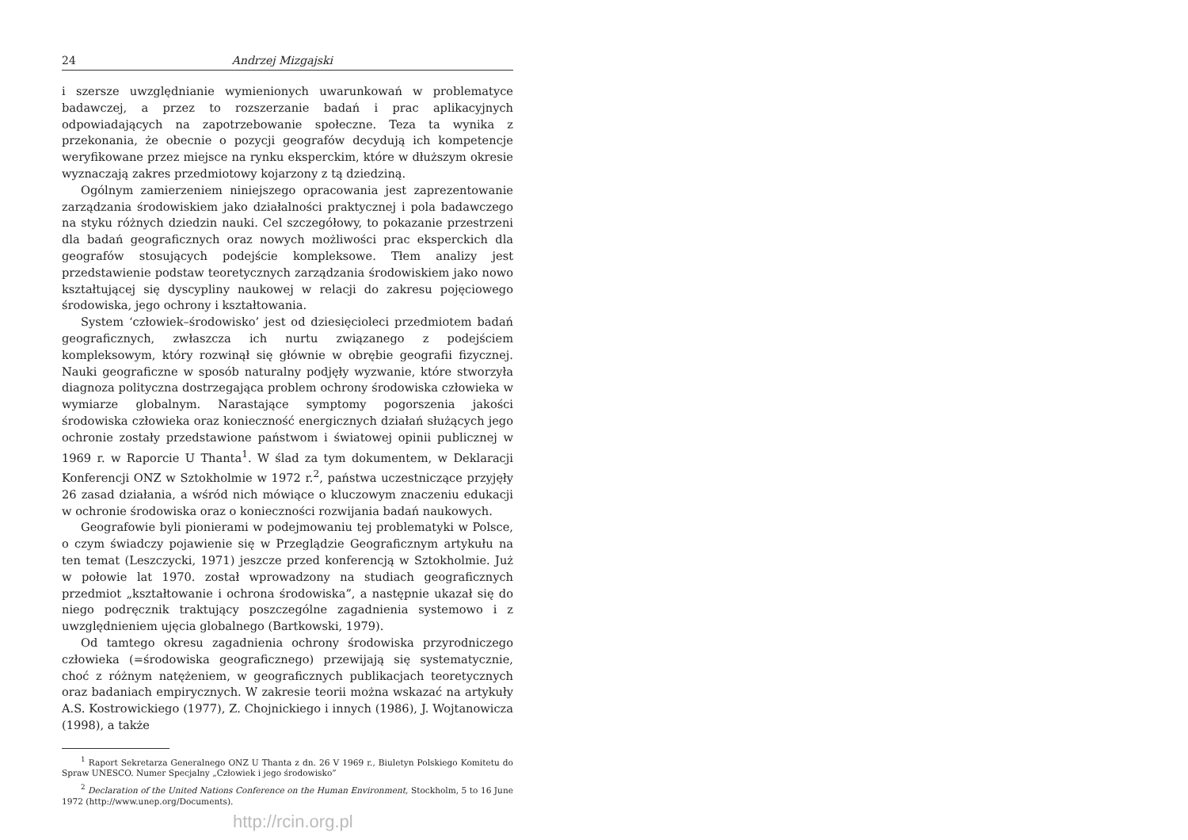24 Andrzej Mizgajski
i szersze uwzględnianie wymienionych uwarunkowań w problematyce badawczej, a przez to rozszerzanie badań i prac aplikacyjnych odpowiadających na zapotrzebowanie społeczne. Teza ta wynika z przekonania, że obecnie o pozycji geografów decydują ich kompetencje weryfikowane przez miejsce na rynku eksperckim, które w dłuższym okresie wyznaczają zakres przedmiotowy kojarzony z tą dziedziną.
Ogólnym zamierzeniem niniejszego opracowania jest zaprezentowanie zarządzania środowiskiem jako działalności praktycznej i pola badawczego na styku różnych dziedzin nauki. Cel szczegółowy, to pokazanie przestrzeni dla badań geograficznych oraz nowych możliwości prac eksperckich dla geografów stosujących podejście kompleksowe. Tłem analizy jest przedstawienie podstaw teoretycznych zarządzania środowiskiem jako nowo kształtującej się dyscypliny naukowej w relacji do zakresu pojęciowego środowiska, jego ochrony i kształtowania.
System ‘człowiek–środowisko’ jest od dziesięcioleci przedmiotem badań geograficznych, zwłaszcza ich nurtu związanego z podejściem kompleksowym, który rozwinął się głównie w obrębie geografii fizycznej. Nauki geograficzne w sposób naturalny podjęły wyzwanie, które stworzyła diagnoza polityczna dostrzegająca problem ochrony środowiska człowieka w wymiarze globalnym. Narastające symptomy pogorszenia jakości środowiska człowieka oraz konieczność energicznych działań służących jego ochronie zostały przedstawione państwom i światowej opinii publicznej w 1969 r. w Raporcie U Thanta<sup>1</sup>. W ślad za tym dokumentem, w Deklaracji Konferencji ONZ w Sztokholmie w 1972 r.<sup>2</sup>, państwa uczestniczące przyjęły 26 zasad działania, a wśród nich mówiące o kluczowym znaczeniu edukacji w ochronie środowiska oraz o konieczności rozwijania badań naukowych.
Geografowie byli pionierami w podejmowaniu tej problematyki w Polsce, o czym świadczy pojawienie się w Przeglądzie Geograficznym artykułu na ten temat (Leszczycki, 1971) jeszcze przed konferencją w Sztokholmie. Już w połowie lat 1970. został wprowadzony na studiach geograficznych przedmiot „kształtowanie i ochrona środowiska”, a następnie ukazał się do niego podręcznik traktujący poszczególne zagadnienia systemowo i z uwzględnieniem ujęcia globalnego (Bartkowski, 1979).
Od tamtego okresu zagadnienia ochrony środowiska przyrodniczego człowieka (=środowiska geograficznego) przewijają się systematycznie, choć z różnym natężeniem, w geograficznych publikacjach teoretycznych oraz badaniach empirycznych. W zakresie teorii można wskazać na artykuły A.S. Kostrowickiego (1977), Z. Chojnickiego i innych (1986), J. Wojtanowicza (1998), a także
<sup>1</sup> Raport Sekretarza Generalnego ONZ U Thanta z dn. 26 V 1969 r., Biuletyn Polskiego Komitetu do Spraw UNESCO. Numer Specjalny „Człowiek i jego środowisko”
<sup>2</sup> Declaration of the United Nations Conference on the Human Environment, Stockholm, 5 to 16 June 1972 (http://www.unep.org/Documents).
http://rcin.org.pl